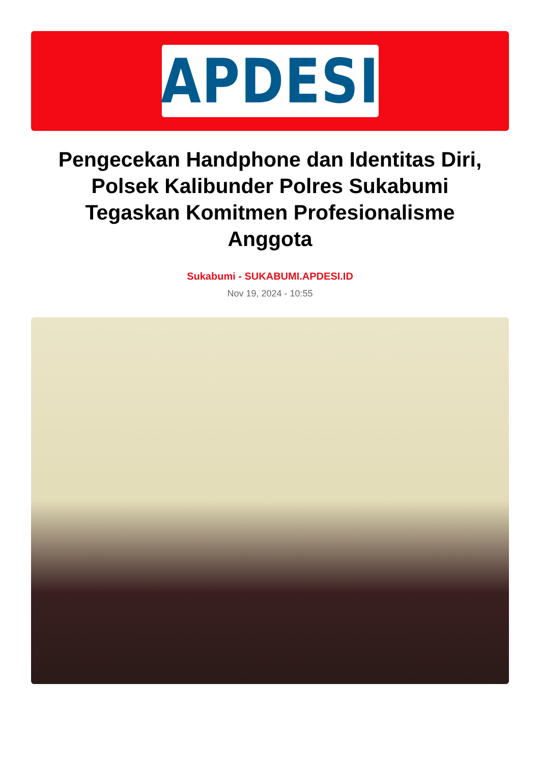APDESI
Pengecekan Handphone dan Identitas Diri, Polsek Kalibunder Polres Sukabumi Tegaskan Komitmen Profesionalisme Anggota
Sukabumi - SUKABUMI.APDESI.ID
Nov 19, 2024 - 10:55